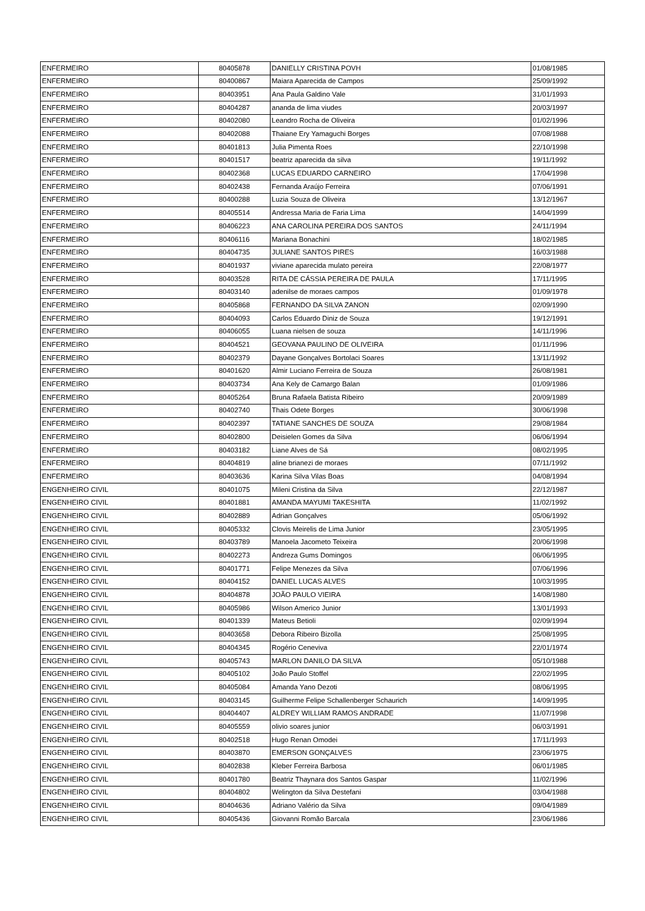| ENFERMEIRO | 80405878 | DANIELLY CRISTINA POVH | 01/08/1985 |
| ENFERMEIRO | 80400867 | Maiara Aparecida de Campos | 25/09/1992 |
| ENFERMEIRO | 80403951 | Ana Paula Galdino Vale | 31/01/1993 |
| ENFERMEIRO | 80404287 | ananda de lima viudes | 20/03/1997 |
| ENFERMEIRO | 80402080 | Leandro Rocha de Oliveira | 01/02/1996 |
| ENFERMEIRO | 80402088 | Thaiane Ery Yamaguchi Borges | 07/08/1988 |
| ENFERMEIRO | 80401813 | Julia Pimenta Roes | 22/10/1998 |
| ENFERMEIRO | 80401517 | beatriz aparecida da silva | 19/11/1992 |
| ENFERMEIRO | 80402368 | LUCAS EDUARDO CARNEIRO | 17/04/1998 |
| ENFERMEIRO | 80402438 | Fernanda Araújo Ferreira | 07/06/1991 |
| ENFERMEIRO | 80400288 | Luzia Souza de Oliveira | 13/12/1967 |
| ENFERMEIRO | 80405514 | Andressa Maria de Faria Lima | 14/04/1999 |
| ENFERMEIRO | 80406223 | ANA CAROLINA PEREIRA DOS SANTOS | 24/11/1994 |
| ENFERMEIRO | 80406116 | Mariana Bonachini | 18/02/1985 |
| ENFERMEIRO | 80404735 | JULIANE SANTOS PIRES | 16/03/1988 |
| ENFERMEIRO | 80401937 | viviane aparecida mulato pereira | 22/08/1977 |
| ENFERMEIRO | 80403528 | RITA DE CÁSSIA PEREIRA DE PAULA | 17/11/1995 |
| ENFERMEIRO | 80403140 | adenilse de moraes campos | 01/09/1978 |
| ENFERMEIRO | 80405868 | FERNANDO DA SILVA ZANON | 02/09/1990 |
| ENFERMEIRO | 80404093 | Carlos Eduardo Diniz de Souza | 19/12/1991 |
| ENFERMEIRO | 80406055 | Luana nielsen de souza | 14/11/1996 |
| ENFERMEIRO | 80404521 | GEOVANA PAULINO DE OLIVEIRA | 01/11/1996 |
| ENFERMEIRO | 80402379 | Dayane Gonçalves Bortolaci Soares | 13/11/1992 |
| ENFERMEIRO | 80401620 | Almir Luciano Ferreira de Souza | 26/08/1981 |
| ENFERMEIRO | 80403734 | Ana Kely de Camargo Balan | 01/09/1986 |
| ENFERMEIRO | 80405264 | Bruna Rafaela Batista Ribeiro | 20/09/1989 |
| ENFERMEIRO | 80402740 | Thais Odete Borges | 30/06/1998 |
| ENFERMEIRO | 80402397 | TATIANE SANCHES DE SOUZA | 29/08/1984 |
| ENFERMEIRO | 80402800 | Deisielen Gomes da Silva | 06/06/1994 |
| ENFERMEIRO | 80403182 | Liane Alves de Sá | 08/02/1995 |
| ENFERMEIRO | 80404819 | aline brianezi de moraes | 07/11/1992 |
| ENFERMEIRO | 80403636 | Karina Silva Vilas Boas | 04/08/1994 |
| ENGENHEIRO CIVIL | 80401075 | Mileni Cristina da Silva | 22/12/1987 |
| ENGENHEIRO CIVIL | 80401881 | AMANDA MAYUMI TAKESHITA | 11/02/1992 |
| ENGENHEIRO CIVIL | 80402889 | Adrian Gonçalves | 05/06/1992 |
| ENGENHEIRO CIVIL | 80405332 | Clovis Meirelis de Lima Junior | 23/05/1995 |
| ENGENHEIRO CIVIL | 80403789 | Manoela Jacometo Teixeira | 20/06/1998 |
| ENGENHEIRO CIVIL | 80402273 | Andreza Gums Domingos | 06/06/1995 |
| ENGENHEIRO CIVIL | 80401771 | Felipe Menezes da Silva | 07/06/1996 |
| ENGENHEIRO CIVIL | 80404152 | DANIEL LUCAS ALVES | 10/03/1995 |
| ENGENHEIRO CIVIL | 80404878 | JOÃO PAULO VIEIRA | 14/08/1980 |
| ENGENHEIRO CIVIL | 80405986 | Wilson Americo Junior | 13/01/1993 |
| ENGENHEIRO CIVIL | 80401339 | Mateus Betioli | 02/09/1994 |
| ENGENHEIRO CIVIL | 80403658 | Debora Ribeiro Bizolla | 25/08/1995 |
| ENGENHEIRO CIVIL | 80404345 | Rogério Ceneviva | 22/01/1974 |
| ENGENHEIRO CIVIL | 80405743 | MARLON DANILO DA SILVA | 05/10/1988 |
| ENGENHEIRO CIVIL | 80405102 | João Paulo Stoffel | 22/02/1995 |
| ENGENHEIRO CIVIL | 80405084 | Amanda Yano Dezoti | 08/06/1995 |
| ENGENHEIRO CIVIL | 80403145 | Guilherme Felipe Schallenberger Schaurich | 14/09/1995 |
| ENGENHEIRO CIVIL | 80404407 | ALDREY WILLIAM RAMOS ANDRADE | 11/07/1998 |
| ENGENHEIRO CIVIL | 80405559 | olivio soares junior | 06/03/1991 |
| ENGENHEIRO CIVIL | 80402518 | Hugo Renan Omodei | 17/11/1993 |
| ENGENHEIRO CIVIL | 80403870 | EMERSON GONÇALVES | 23/06/1975 |
| ENGENHEIRO CIVIL | 80402838 | Kleber Ferreira Barbosa | 06/01/1985 |
| ENGENHEIRO CIVIL | 80401780 | Beatriz Thaynara dos Santos Gaspar | 11/02/1996 |
| ENGENHEIRO CIVIL | 80404802 | Welington da Silva Destefani | 03/04/1988 |
| ENGENHEIRO CIVIL | 80404636 | Adriano Valério da Silva | 09/04/1989 |
| ENGENHEIRO CIVIL | 80405436 | Giovanni Romão Barcala | 23/06/1986 |